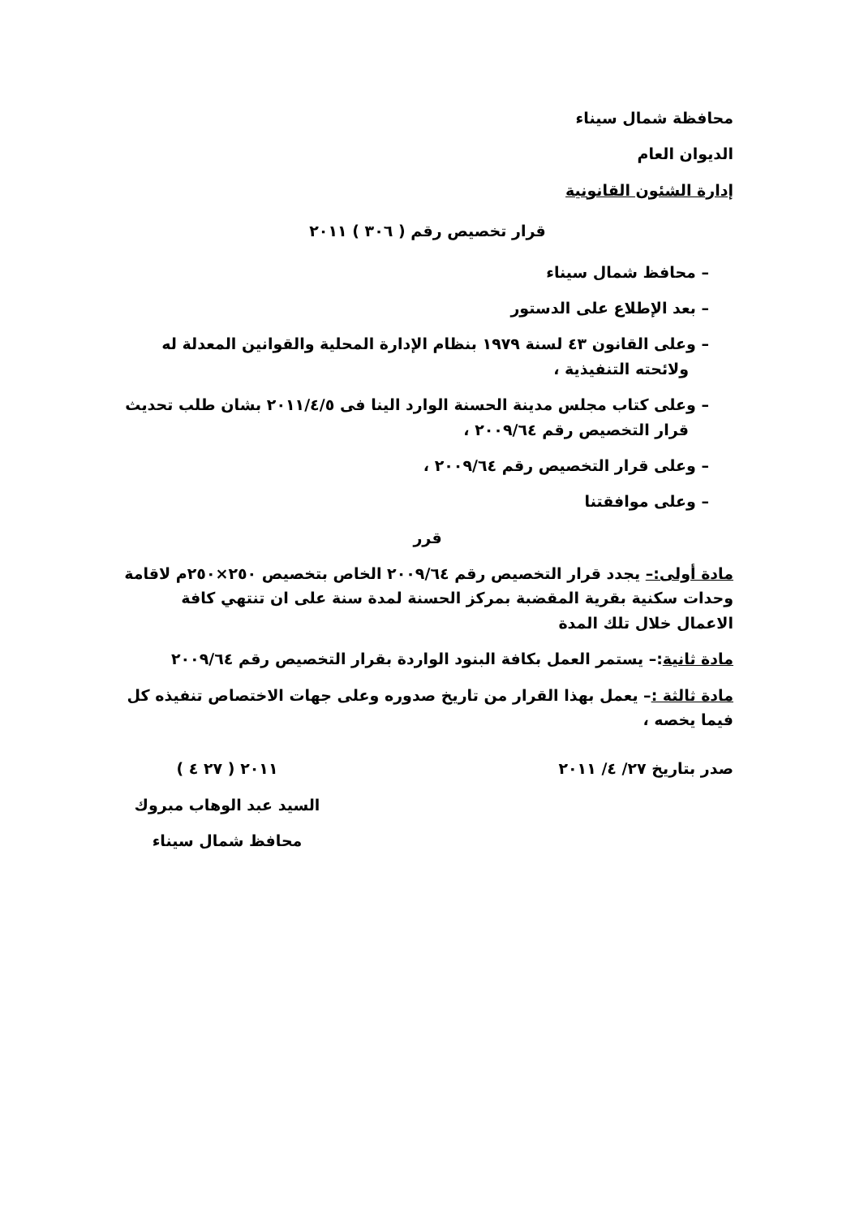محافظة شمال سيناء
الديوان العام
إدارة الشئون القانونية
قرار تخصيص رقم ( ٣٠٦ ) ٢٠١١
– محافظ شمال سيناء
– بعد الإطلاع على الدستور
– وعلى القانون ٤٣ لسنة ١٩٧٩ بنظام الإدارة المحلية والقوانين المعدلة له ولائحته التنفيذية ،
– وعلى كتاب مجلس مدينة الحسنة الوارد الينا فى ٢٠١١/٤/٥ بشان طلب تحديث قرار التخصيص رقم ٢٠٠٩/٦٤ ،
– وعلى قرار التخصيص رقم ٢٠٠٩/٦٤ ،
– وعلى موافقتنا
قرر
مادة أولى:– يجدد قرار التخصيص رقم ٢٠٠٩/٦٤ الخاص بتخصيص ٢٥٠×٢٥٠م لاقامة وحدات سكنية بقرية المقضبة بمركز الحسنة لمدة سنة على ان تنتهي كافة الاعمال خلال تلك المدة
مادة ثانية:– يستمر العمل بكافة البنود الواردة بقرار التخصيص رقم ٢٠٠٩/٦٤
مادة ثالثة :– يعمل بهذا القرار من تاريخ صدوره وعلى جهات الاختصاص تنفيذه كل فيما يخصه ،
صدر بتاريخ ٢٧/ ٤/ ٢٠١١ ٢٠١١ ( ٢٧ ٤ )
السيد عبد الوهاب مبروك
محافظ شمال سيناء